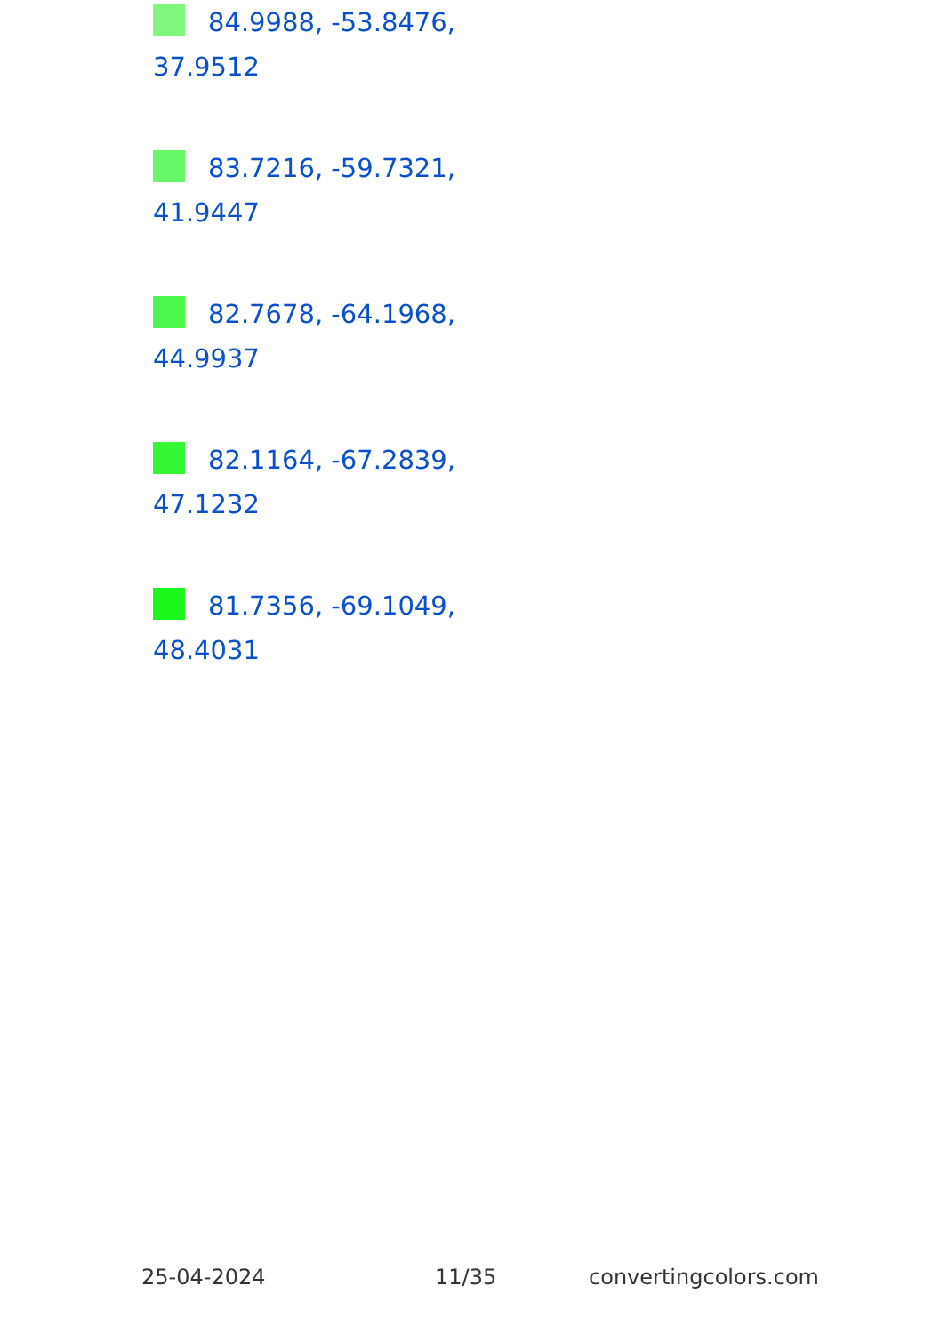84.9988, -53.8476, 37.9512
83.7216, -59.7321, 41.9447
82.7678, -64.1968, 44.9937
82.1164, -67.2839, 47.1232
81.7356, -69.1049, 48.4031
25-04-2024 11/35 convertingcolors.com